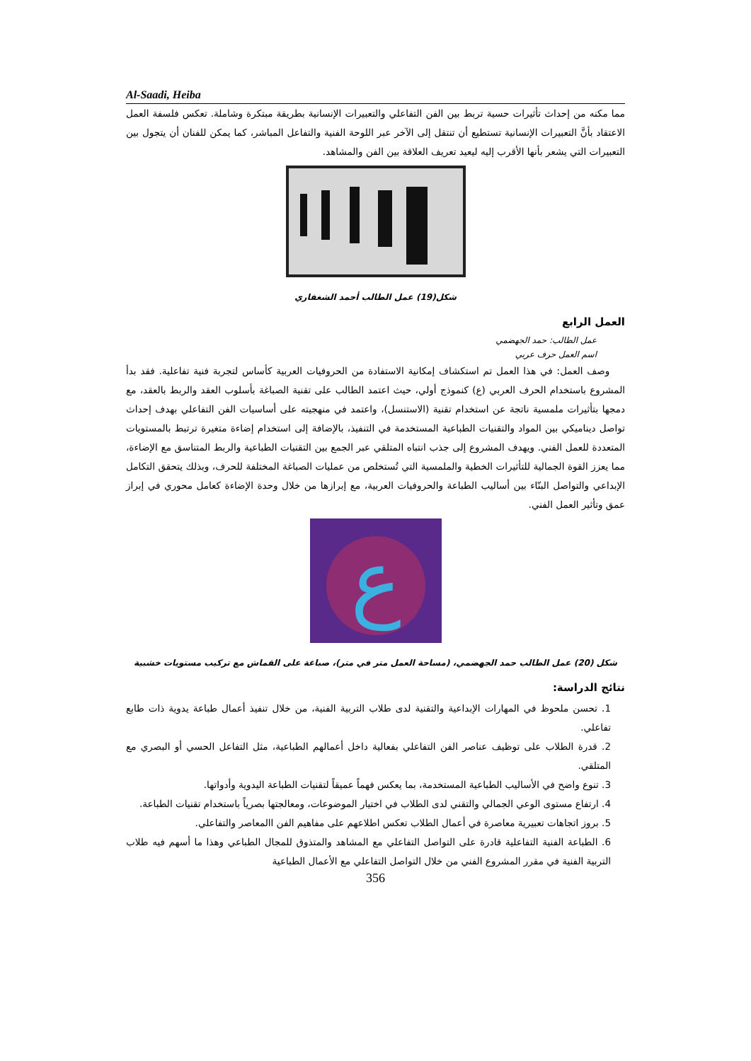Al-Saadi, Heiba
مما مكنه من إحداث تأثيرات حسية تربط بين الفن التفاعلي والتعبيرات الإنسانية بطريقة مبتكرة وشاملة. تعكس فلسفة العمل الاعتقاد بأنَّ التعبيرات الإنسانية تستطيع أن تنتقل إلى الآخر عبر اللوحة الفنية والتفاعل المباشر، كما يمكن للفنان أن يتجول بين التعبيرات التي يشعر بأنها الأقرب إليه ليعيد تعريف العلاقة بين الفن والمشاهد.
شكل(19) عمل الطالب أحمد الشغفاري
العمل الرابع
عمل الطالب: حمد الجهضمي
اسم العمل حرف عربي
وصف العمل: في هذا العمل تم استكشاف إمكانية الاستفادة من الحروفيات العربية كأساس لتجربة فنية تفاعلية. فقد بدأ المشروع باستخدام الحرف العربي (ع) كنموذج أولي، حيث اعتمد الطالب على تقنية الصباغة بأسلوب العقد والربط بالعقد، مع دمجها بتأثيرات ملمسية ناتجة عن استخدام تقنية (الاستنسل)، واعتمد في منهجيته على أساسيات الفن التفاعلي بهدف إحداث تواصل ديناميكي بين المواد والتقنيات الطباعية المستخدمة في التنفيذ، بالإضافة إلى استخدام إضاءة متغيرة ترتبط بالمستويات المتعددة للعمل الفني. ويهدف المشروع إلى جذب انتباه المتلقي عبر الجمع بين التقنيات الطباعية والربط المتناسق مع الإضاءة، مما يعزز القوة الجمالية للتأثيرات الخطية والملمسية التي تُستخلص من عمليات الصباغة المختلفة للحرف، وبذلك يتحقق التكامل الإبداعي والتواصل البنّاء بين أساليب الطباعة والحروفيات العربية، مع إبرازها من خلال وحدة الإضاءة كعامل محوري في إبراز عمق وتأثير العمل الفني.
ع
شكل (20) عمل الطالب حمد الجهضمي، (مساحة العمل متر في متر)، صباغة على القماش مع تركيب مستويات خشبية
نتائج الدراسة:
1. تحسن ملحوظ في المهارات الإبداعية والتقنية لدى طلاب التربية الفنية، من خلال تنفيذ أعمال طباعة يدوية ذات طابع تفاعلي.
2. قدرة الطلاب على توظيف عناصر الفن التفاعلي بفعالية داخل أعمالهم الطباعية، مثل التفاعل الحسي أو البصري مع المتلقي.
3. تنوع واضح في الأساليب الطباعية المستخدمة، بما يعكس فهماً عميقاً لتقنيات الطباعة اليدوية وأدواتها.
4. ارتفاع مستوى الوعي الجمالي والتقني لدى الطلاب في اختيار الموضوعات، ومعالجتها بصرياً باستخدام تقنيات الطباعة.
5. بروز اتجاهات تعبيرية معاصرة في أعمال الطلاب تعكس اطلاعهم على مفاهيم الفن االمعاصر والتفاعلي.
6. الطباعة الفنية التفاعلية قادرة على التواصل التفاعلي مع المشاهد والمتذوق للمجال الطباعي وهذا ما أسهم فيه طلاب التربية الفنية في مقرر المشروع الفني من خلال التواصل التفاعلي مع الأعمال الطباعية
356